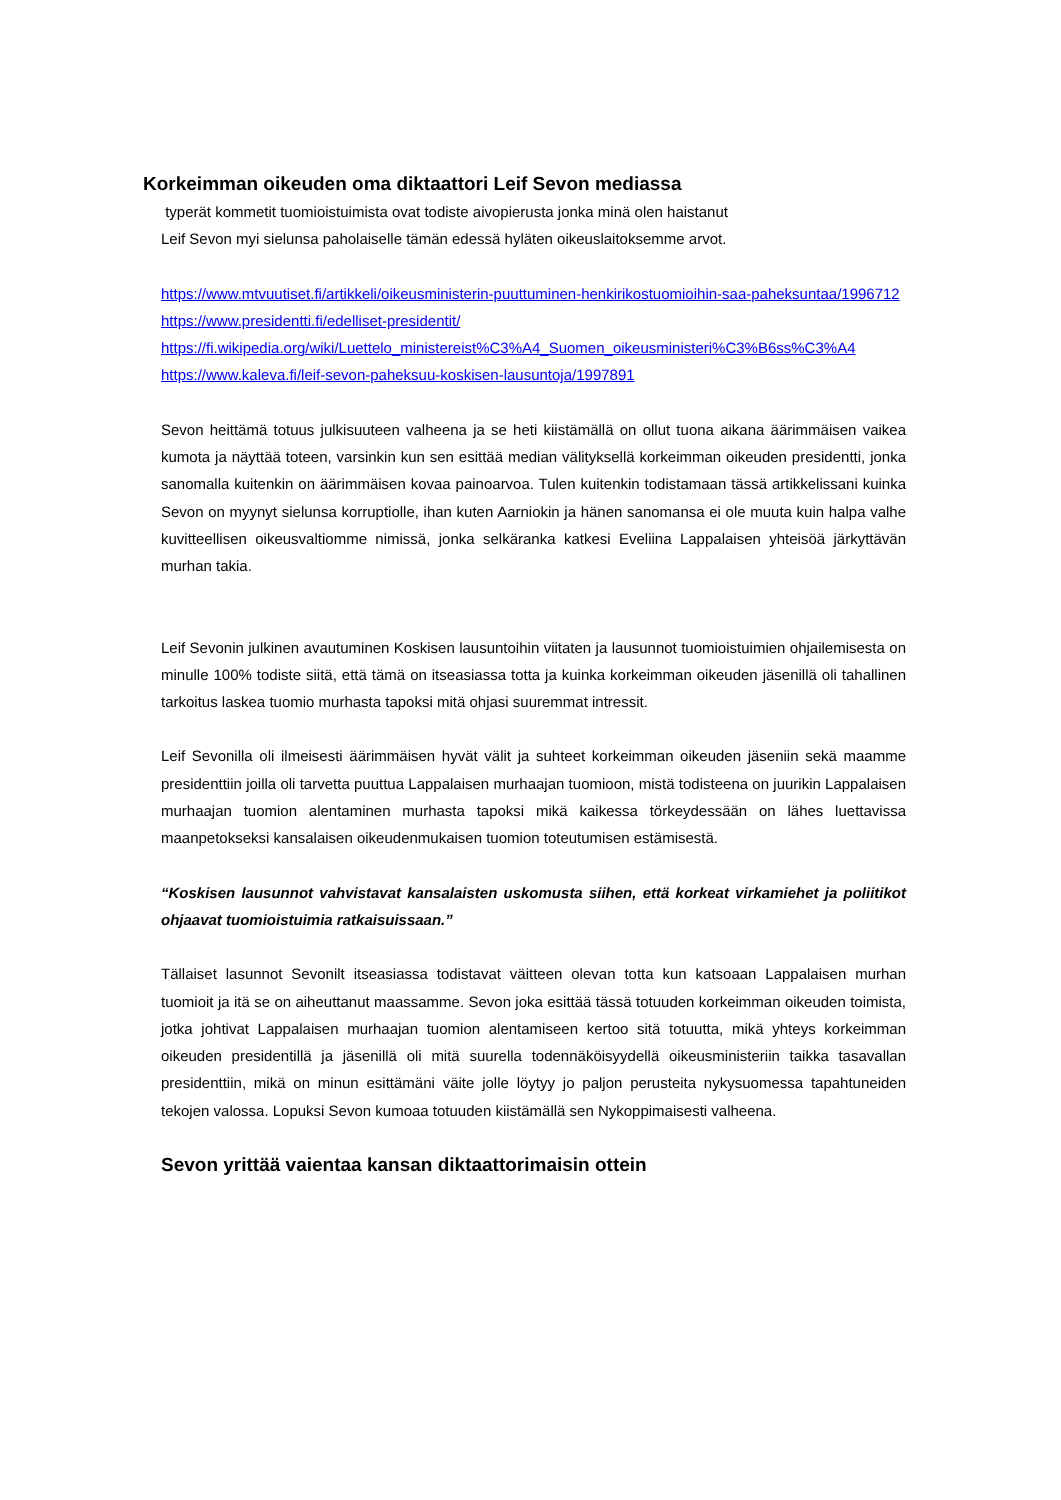Korkeimman oikeuden oma diktaattori Leif Sevon mediassa
typerät kommetit tuomioistuimista ovat todiste aivopierusta jonka minä olen haistanut
Leif Sevon myi sielunsa paholaiselle tämän edessä hyläten oikeuslaitoksemme arvot.
https://www.mtvuutiset.fi/artikkeli/oikeusministerin-puuttuminen-henkirikostuomioihin-saa-paheksuntaa/1996712
https://www.presidentti.fi/edelliset-presidentit/
https://fi.wikipedia.org/wiki/Luettelo_ministereist%C3%A4_Suomen_oikeusministeri%C3%B6ss%C3%A4
https://www.kaleva.fi/leif-sevon-paheksuu-koskisen-lausuntoja/1997891
Sevon heittämä totuus julkisuuteen valheena ja se heti kiistämällä on ollut tuona aikana äärimmäisen vaikea kumota ja näyttää toteen, varsinkin kun sen esittää median välityksellä korkeimman oikeuden presidentti, jonka sanomalla kuitenkin on äärimmäisen kovaa painoarvoa. Tulen kuitenkin todistamaan tässä artikkelissani kuinka Sevon on myynyt sielunsa korruptiolle, ihan kuten Aarniokin ja hänen sanomansa ei ole muuta kuin halpa valhe kuvitteellisen oikeusvaltiomme nimissä, jonka selkäranka katkesi Eveliina Lappalaisen yhteisöä järkyttävän murhan takia.
Leif Sevonin julkinen avautuminen Koskisen lausuntoihin viitaten ja lausunnot tuomioistuimien ohjailemisesta on minulle 100% todiste siitä, että tämä on itseasiassa totta ja kuinka korkeimman oikeuden jäsenillä oli tahallinen tarkoitus laskea tuomio murhasta tapoksi mitä ohjasi suuremmat intressit.
Leif Sevonilla oli ilmeisesti äärimmäisen hyvät välit ja suhteet korkeimman oikeuden jäseniin sekä maamme presidenttiin joilla oli tarvetta puuttua Lappalaisen murhaajan tuomioon, mistä todisteena on juurikin Lappalaisen murhaajan tuomion alentaminen murhasta tapoksi mikä kaikessa törkeydessään on lähes luettavissa maanpetokseksi kansalaisen oikeudenmukaisen tuomion toteutumisen estämisestä.
“Koskisen lausunnot vahvistavat kansalaisten uskomusta siihen, että korkeat virkamiehet ja poliitikot ohjaavat tuomioistuimia ratkaisuissaan.”
Tällaiset lasunnot Sevonilt itseasiassa todistavat väitteen olevan totta kun katsoaan Lappalaisen murhan tuomioit ja itä se on aiheuttanut maassamme. Sevon joka esittää tässä totuuden korkeimman oikeuden toimista, jotka johtivat Lappalaisen murhaajan tuomion alentamiseen kertoo sitä totuutta, mikä yhteys korkeimman oikeuden presidentillä ja jäsenillä oli mitä suurella todennäköisyydellä oikeusministeriin taikka tasavallan presidenttiin, mikä on minun esittämäni väite jolle löytyy jo paljon perusteita nykysuomessa tapahtuneiden tekojen valossa. Lopuksi Sevon kumoaa totuuden kiistämällä sen Nykoppimaisesti valheena.
Sevon yrittää vaientaa kansan diktaattorimaisin ottein